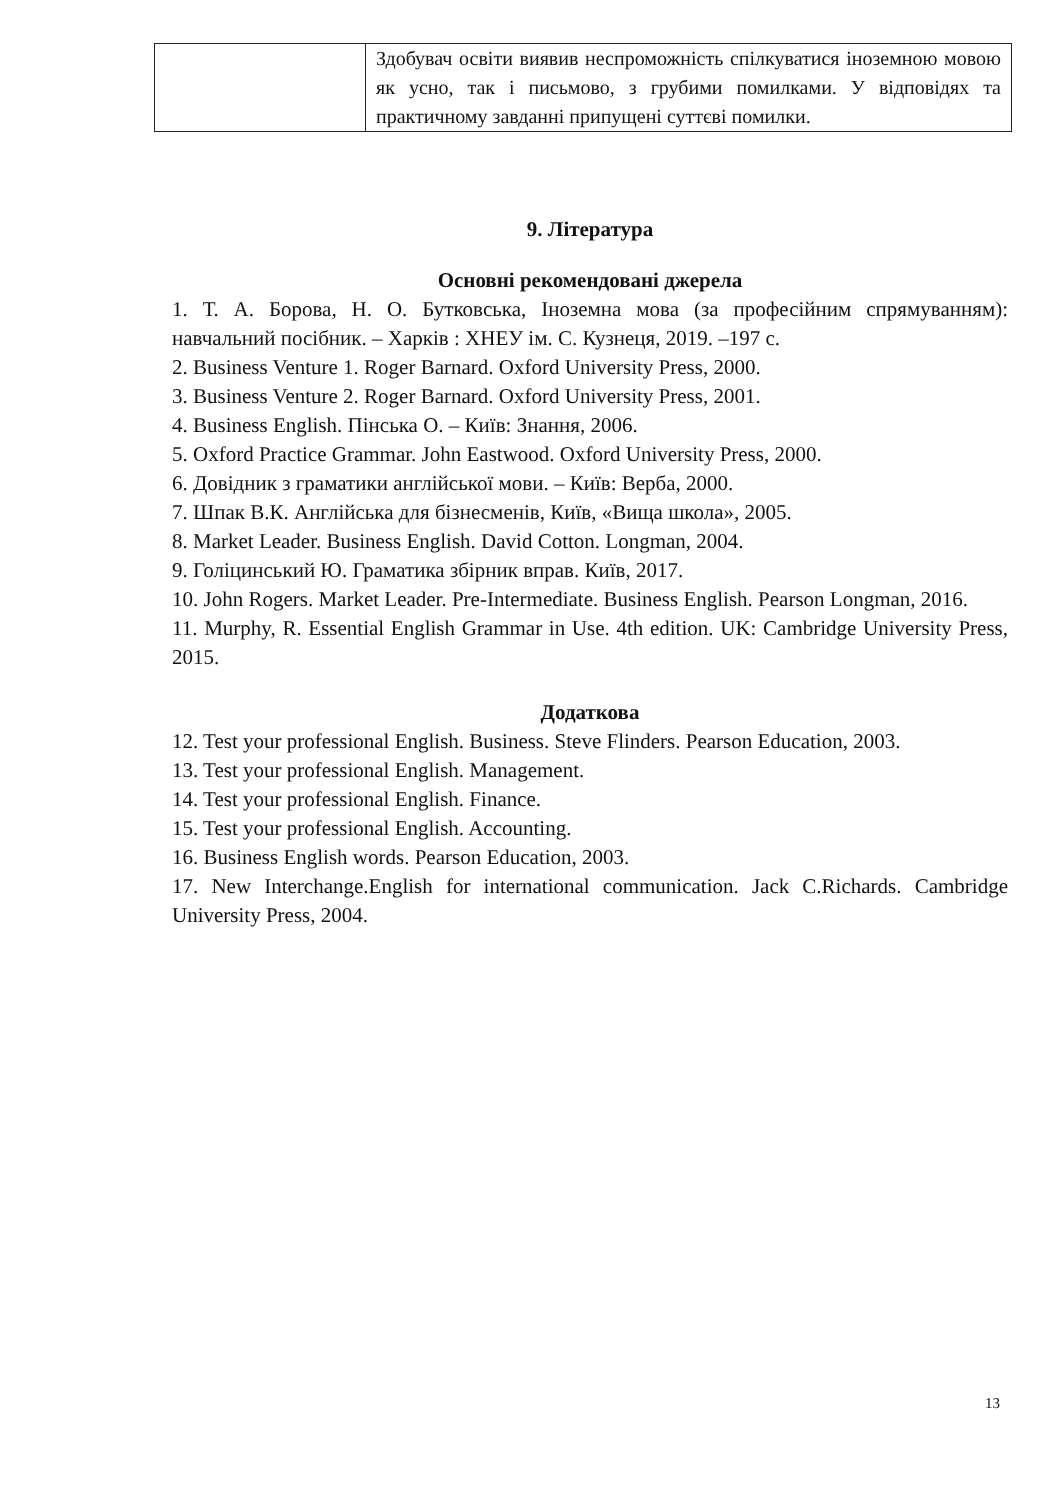| | Здобувач освіти виявив неспроможність спілкуватися іноземною мовою як усно, так і письмово, з грубими помилками. У відповідях та практичному завданні припущені суттєві помилки. |
9. Література
Основні рекомендовані джерела
1. Т. А. Борова, Н. О. Бутковська, Іноземна мова (за професійним спрямуванням): навчальний посібник. – Харків : ХНЕУ ім. С. Кузнеця, 2019. –197 с.
2. Business Venture 1. Roger Barnard. Oxford University Press, 2000.
3. Business Venture 2. Roger Barnard. Oxford University Press, 2001.
4. Business English. Пінська О. – Київ: Знання, 2006.
5. Oxford Practice Grammar. John Eastwood. Oxford University Press, 2000.
6. Довідник з граматики англійської мови. – Київ: Верба, 2000.
7. Шпак В.К. Англійська для бізнесменів, Київ, «Вища школа», 2005.
8. Market Leader. Business English. David Cotton. Longman, 2004.
9. Голіцинський Ю. Граматика збірник вправ. Київ, 2017.
10. John Rogers. Market Leader. Pre-Intermediate. Business English. Pearson Longman, 2016.
11. Murphy, R. Essential English Grammar in Use. 4th edition. UK: Cambridge University Press, 2015.
Додаткова
12. Test your professional English. Business. Steve Flinders. Pearson Education, 2003.
13. Test your professional English. Management.
14. Test your professional English. Finance.
15. Test your professional English. Accounting.
16. Business English words. Pearson Education, 2003.
17. New Interchange.English for international communication. Jack C.Richards. Cambridge University Press, 2004.
13